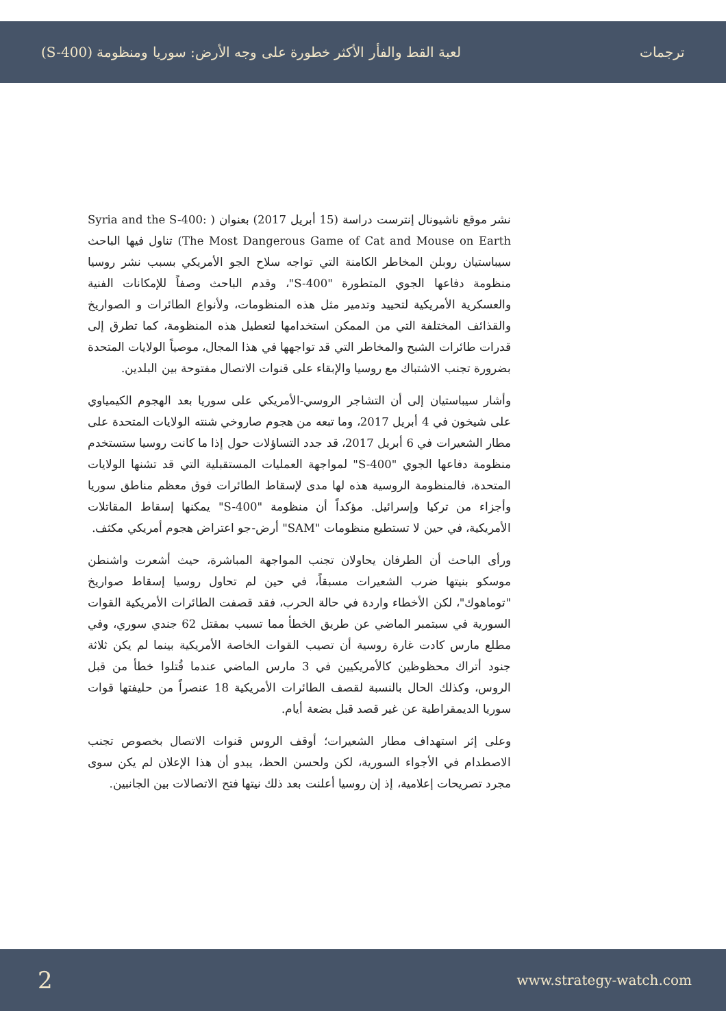ترجمات لعبة القط والفأر الأكثر خطورة على وجه الأرض: سوريا ومنظومة (S-400)
نشر موقع ناشيونال إنترست دراسة (15 أبريل 2017) بعنوان ( Syria and the S-400: The Most Dangerous Game of Cat and Mouse on Earth) تناول فيها الباحث سيباستيان روبلن المخاطر الكامنة التي تواجه سلاح الجو الأمريكي بسبب نشر روسيا منظومة دفاعها الجوي المتطورة "S-400"، وقدم الباحث وصفاً للإمكانات الفنية والعسكرية الأمريكية لتحييد وتدمير مثل هذه المنظومات، ولأنواع الطائرات و الصواريخ والقذائف المختلفة التي من الممكن استخدامها لتعطيل هذه المنظومة، كما تطرق إلى قدرات طائرات الشبح والمخاطر التي قد تواجهها في هذا المجال، موصياً الولايات المتحدة بضرورة تجنب الاشتباك مع روسيا والإبقاء على قنوات الاتصال مفتوحة بين البلدين.
وأشار سيباستيان إلى أن التشاجر الروسي-الأمريكي على سوريا بعد الهجوم الكيمياوي على شيخون في 4 أبريل 2017، وما تبعه من هجوم صاروخي شنته الولايات المتحدة على مطار الشعيرات في 6 أبريل 2017، قد جدد التساؤلات حول إذا ما كانت روسيا ستستخدم منظومة دفاعها الجوي "S-400" لمواجهة العمليات المستقبلية التي قد تشنها الولايات المتحدة، فالمنظومة الروسية هذه لها مدى لإسقاط الطائرات فوق معظم مناطق سوريا وأجزاء من تركيا وإسرائيل. مؤكداً أن منظومة "S-400" يمكنها إسقاط المقاتلات الأمريكية، في حين لا تستطيع منظومات "SAM" أرض-جو اعتراض هجوم أمريكي مكثف.
ورأى الباحث أن الطرفان يحاولان تجنب المواجهة المباشرة، حيث أشعرت واشنطن موسكو بنيتها ضرب الشعيرات مسبقاً، في حين لم تحاول روسيا إسقاط صواريخ "توماهوك"، لكن الأخطاء واردة في حالة الحرب، فقد قصفت الطائرات الأمريكية القوات السورية في سبتمبر الماضي عن طريق الخطأ مما تسبب بمقتل 62 جندي سوري، وفي مطلع مارس كادت غارة روسية أن تصيب القوات الخاصة الأمريكية بينما لم يكن ثلاثة جنود أتراك محظوظين كالأمريكيين في 3 مارس الماضي عندما قُتلوا خطأ من قبل الروس، وكذلك الحال بالنسبة لقصف الطائرات الأمريكية 18 عنصراً من حليفتها قوات سوريا الديمقراطية عن غير قصد قبل بضعة أيام.
وعلى إثر استهداف مطار الشعيرات؛ أوقف الروس قنوات الاتصال بخصوص تجنب الاصطدام في الأجواء السورية، لكن ولحسن الحظ، يبدو أن هذا الإعلان لم يكن سوى مجرد تصريحات إعلامية، إذ إن روسيا أعلنت بعد ذلك نيتها فتح الاتصالات بين الجانبين.
2 www.strategy-watch.com